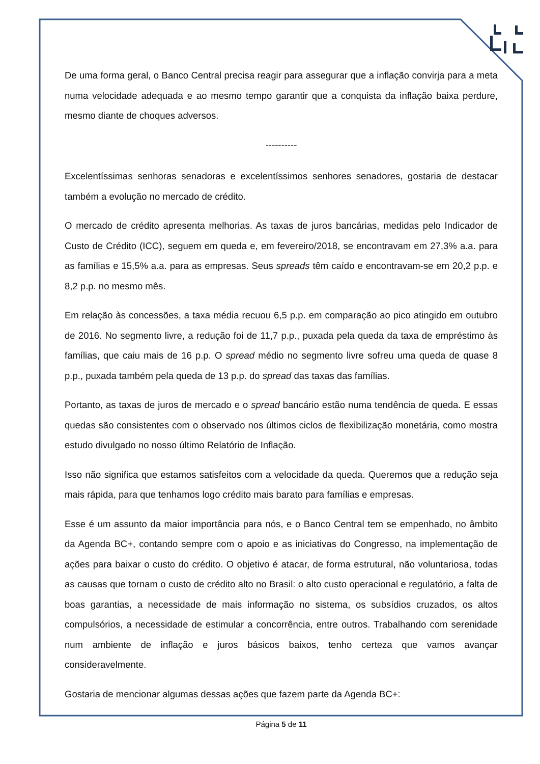De uma forma geral, o Banco Central precisa reagir para assegurar que a inflação convirja para a meta numa velocidade adequada e ao mesmo tempo garantir que a conquista da inflação baixa perdure, mesmo diante de choques adversos.
----------
Excelentíssimas senhoras senadoras e excelentíssimos senhores senadores, gostaria de destacar também a evolução no mercado de crédito.
O mercado de crédito apresenta melhorias. As taxas de juros bancárias, medidas pelo Indicador de Custo de Crédito (ICC), seguem em queda e, em fevereiro/2018, se encontravam em 27,3% a.a. para as famílias e 15,5% a.a. para as empresas. Seus spreads têm caído e encontravam-se em 20,2 p.p. e 8,2 p.p. no mesmo mês.
Em relação às concessões, a taxa média recuou 6,5 p.p. em comparação ao pico atingido em outubro de 2016. No segmento livre, a redução foi de 11,7 p.p., puxada pela queda da taxa de empréstimo às famílias, que caiu mais de 16 p.p. O spread médio no segmento livre sofreu uma queda de quase 8 p.p., puxada também pela queda de 13 p.p. do spread das taxas das famílias.
Portanto, as taxas de juros de mercado e o spread bancário estão numa tendência de queda. E essas quedas são consistentes com o observado nos últimos ciclos de flexibilização monetária, como mostra estudo divulgado no nosso último Relatório de Inflação.
Isso não significa que estamos satisfeitos com a velocidade da queda. Queremos que a redução seja mais rápida, para que tenhamos logo crédito mais barato para famílias e empresas.
Esse é um assunto da maior importância para nós, e o Banco Central tem se empenhado, no âmbito da Agenda BC+, contando sempre com o apoio e as iniciativas do Congresso, na implementação de ações para baixar o custo do crédito. O objetivo é atacar, de forma estrutural, não voluntariosa, todas as causas que tornam o custo de crédito alto no Brasil: o alto custo operacional e regulatório, a falta de boas garantias, a necessidade de mais informação no sistema, os subsídios cruzados, os altos compulsórios, a necessidade de estimular a concorrência, entre outros. Trabalhando com serenidade num ambiente de inflação e juros básicos baixos, tenho certeza que vamos avançar consideravelmente.
Gostaria de mencionar algumas dessas ações que fazem parte da Agenda BC+:
Página 5 de 11